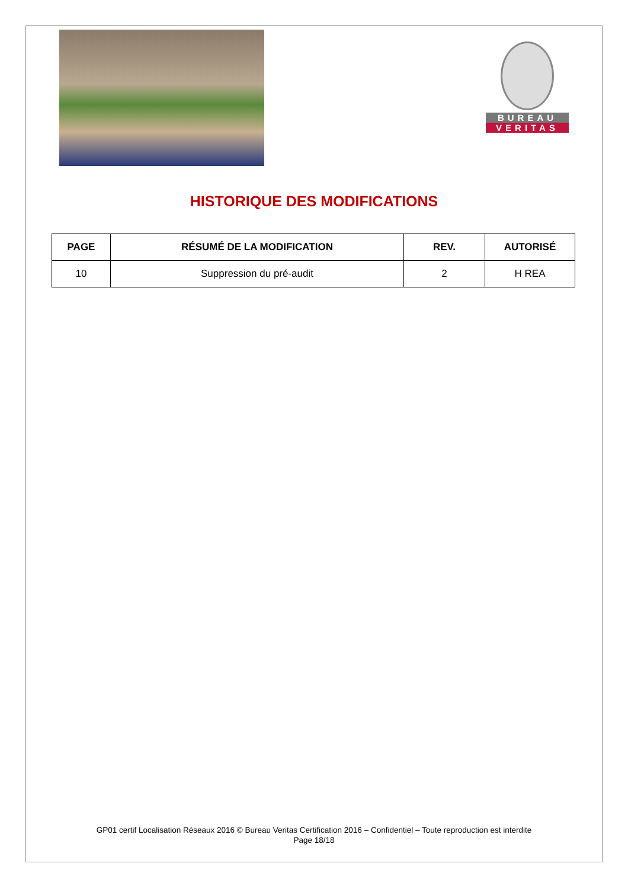BUREAU
VERITAS
HISTORIQUE DES MODIFICATIONS
| PAGE | RÉSUMÉ DE LA MODIFICATION | REV. | AUTORISÉ |
| --- | --- | --- | --- |
| 10 | Suppression du pré-audit | 2 | H REA |
GP01 certif Localisation Réseaux 2016 © Bureau Veritas Certification 2016 – Confidentiel – Toute reproduction est interdite
Page 18/18